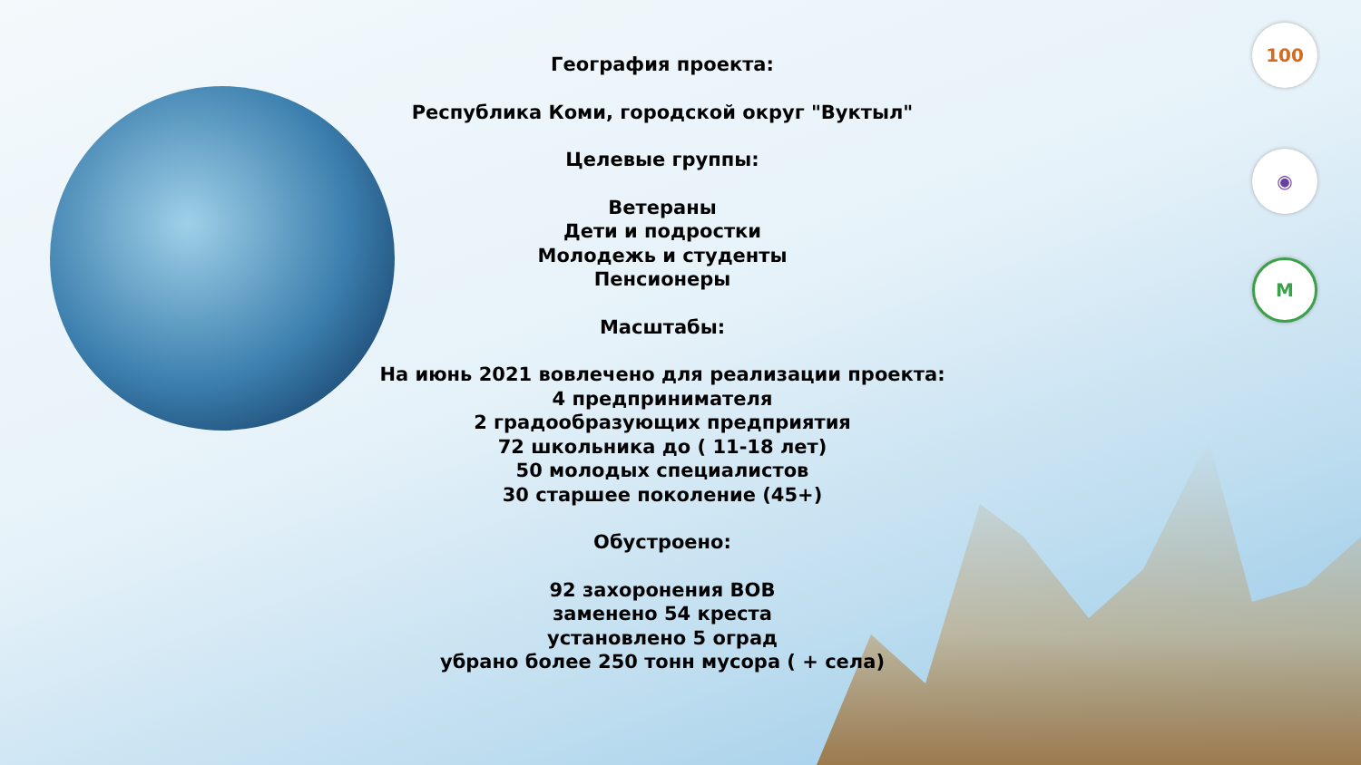100
◉
M
География проекта:
Республика Коми, городской округ "Вуктыл"
Целевые группы:
Ветераны
Дети и подростки
Молодежь и студенты
Пенсионеры
Масштабы:
На июнь 2021 вовлечено для реализации проекта:
4 предпринимателя
2 градообразующих предприятия
72 школьника до ( 11-18 лет)
50 молодых специалистов
30 старшее поколение (45+)
Обустроено:
92 захоронения ВОВ
заменено 54 креста
установлено 5 оград
убрано более 250 тонн мусора ( + села)